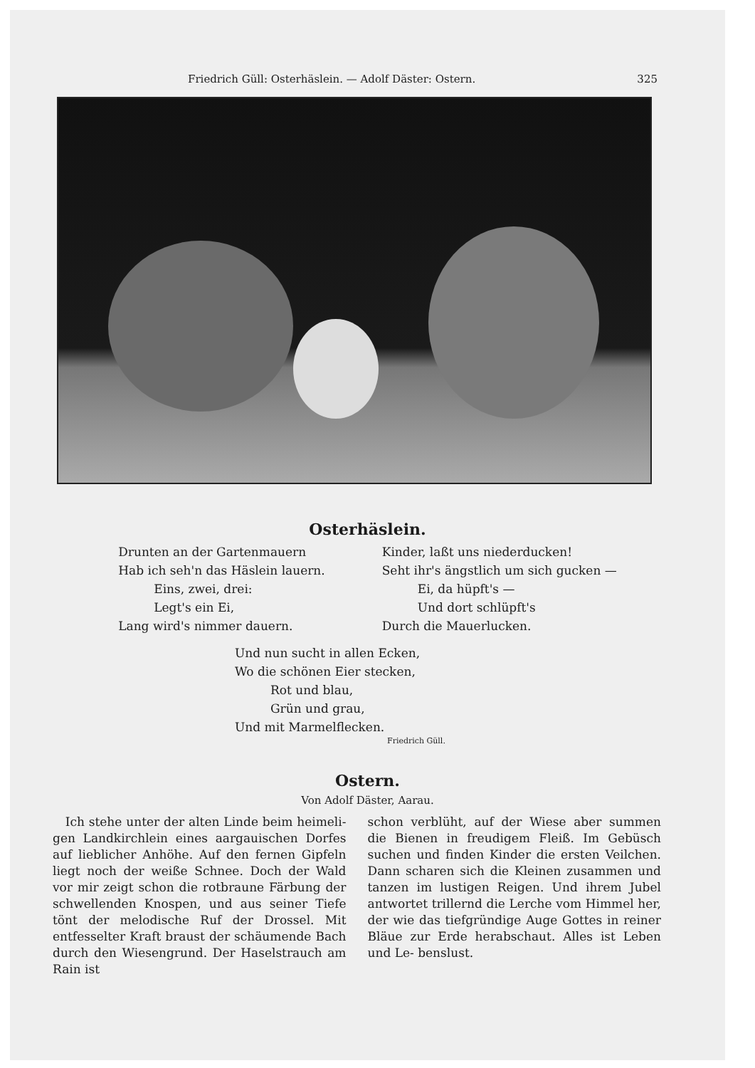Friedrich Güll: Osterhäslein. — Adolf Däster: Ostern. 325
Osterhäslein.
Drunten an der Gartenmauern
Hab ich seh'n das Häslein lauern.
Eins, zwei, drei:
Legt's ein Ei,
Lang wird's nimmer dauern.
Kinder, laßt uns niederducken!
Seht ihr's ängstlich um sich gucken —
Ei, da hüpft's —
Und dort schlüpft's
Durch die Mauerlucken.
Und nun sucht in allen Ecken,
Wo die schönen Eier stecken,
Rot und blau,
Grün und grau,
Und mit Marmelflecken.
Friedrich Güll.
Ostern.
Von Adolf Däster, Aarau.
Ich stehe unter der alten Linde beim heimeli- gen Landkirchlein eines aargauischen Dorfes auf lieblicher Anhöhe. Auf den fernen Gipfeln liegt noch der weiße Schnee. Doch der Wald vor mir zeigt schon die rotbraune Färbung der schwellenden Knospen, und aus seiner Tiefe tönt der melodische Ruf der Drossel. Mit entfesselter Kraft braust der schäumende Bach durch den Wiesengrund. Der Haselstrauch am Rain ist
schon verblüht, auf der Wiese aber summen die Bienen in freudigem Fleiß. Im Gebüsch suchen und finden Kinder die ersten Veilchen. Dann scharen sich die Kleinen zusammen und tanzen im lustigen Reigen. Und ihrem Jubel antwortet trillernd die Lerche vom Himmel her, der wie das tiefgründige Auge Gottes in reiner Bläue zur Erde herabschaut. Alles ist Leben und Le- benslust.